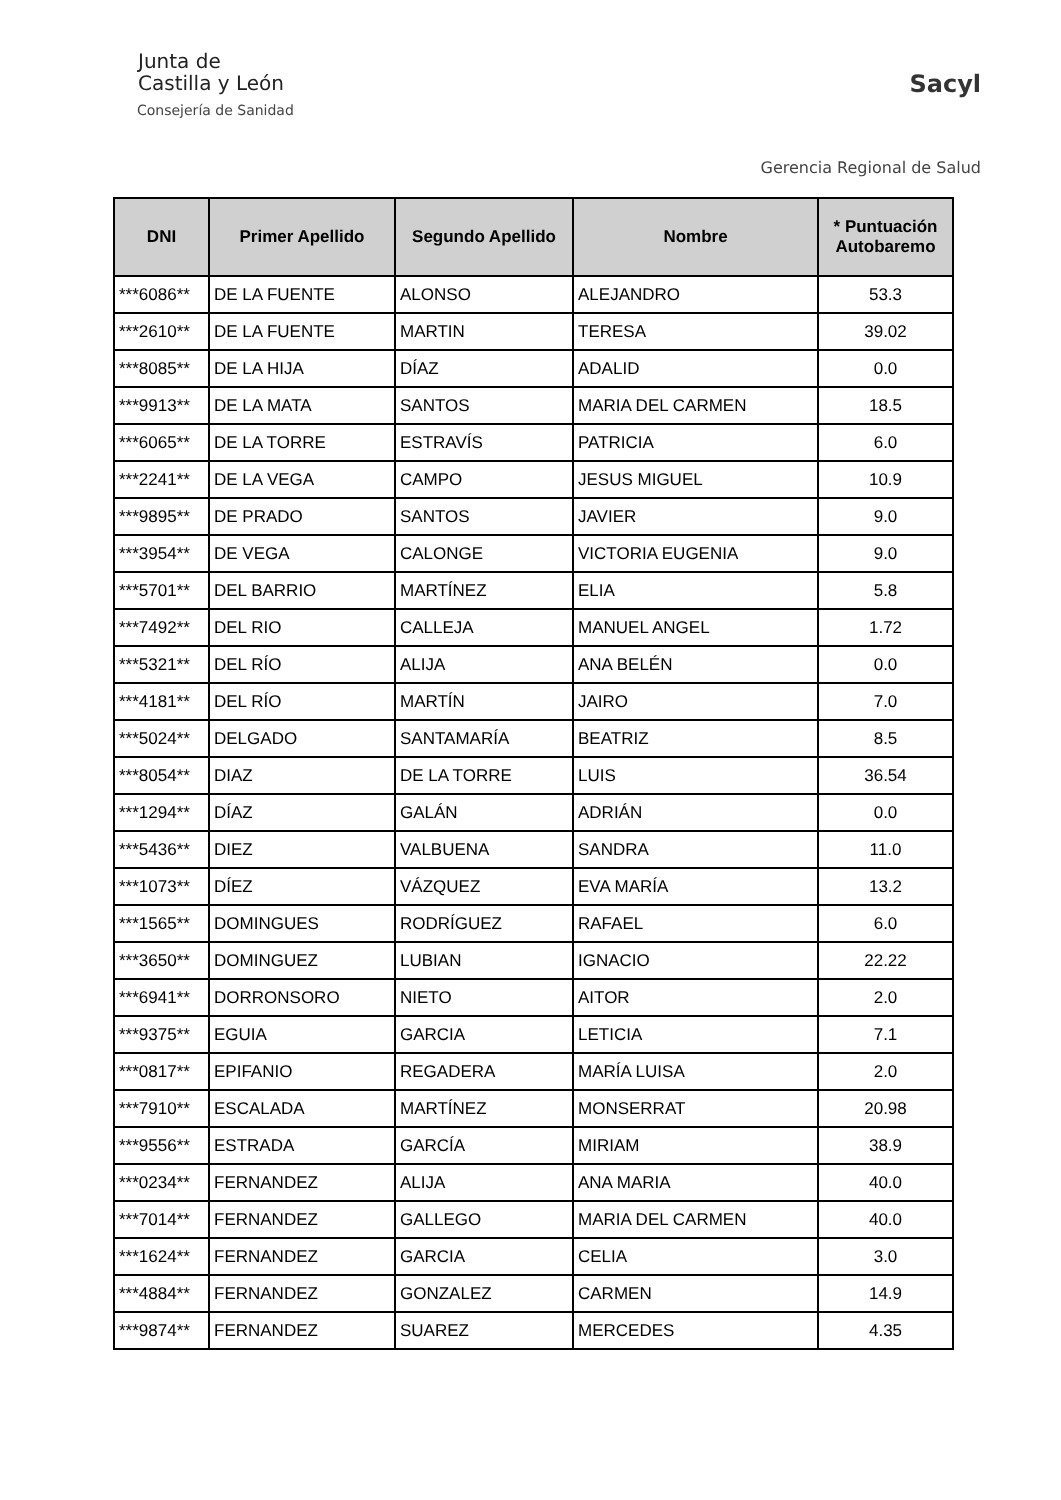Junta de
Castilla y León
Consejería de Sanidad
Sacyl
Gerencia Regional de Salud
| DNI | Primer Apellido | Segundo Apellido | Nombre | * Puntuación Autobaremo |
| --- | --- | --- | --- | --- |
| ***6086** | DE LA FUENTE | ALONSO | ALEJANDRO | 53.3 |
| ***2610** | DE LA FUENTE | MARTIN | TERESA | 39.02 |
| ***8085** | DE LA HIJA | DÍAZ | ADALID | 0.0 |
| ***9913** | DE LA MATA | SANTOS | MARIA DEL CARMEN | 18.5 |
| ***6065** | DE LA TORRE | ESTRAVÍS | PATRICIA | 6.0 |
| ***2241** | DE LA VEGA | CAMPO | JESUS MIGUEL | 10.9 |
| ***9895** | DE PRADO | SANTOS | JAVIER | 9.0 |
| ***3954** | DE VEGA | CALONGE | VICTORIA EUGENIA | 9.0 |
| ***5701** | DEL BARRIO | MARTÍNEZ | ELIA | 5.8 |
| ***7492** | DEL RIO | CALLEJA | MANUEL ANGEL | 1.72 |
| ***5321** | DEL RÍO | ALIJA | ANA BELÉN | 0.0 |
| ***4181** | DEL RÍO | MARTÍN | JAIRO | 7.0 |
| ***5024** | DELGADO | SANTAMARÍA | BEATRIZ | 8.5 |
| ***8054** | DIAZ | DE LA TORRE | LUIS | 36.54 |
| ***1294** | DÍAZ | GALÁN | ADRIÁN | 0.0 |
| ***5436** | DIEZ | VALBUENA | SANDRA | 11.0 |
| ***1073** | DÍEZ | VÁZQUEZ | EVA MARÍA | 13.2 |
| ***1565** | DOMINGUES | RODRÍGUEZ | RAFAEL | 6.0 |
| ***3650** | DOMINGUEZ | LUBIAN | IGNACIO | 22.22 |
| ***6941** | DORRONSORO | NIETO | AITOR | 2.0 |
| ***9375** | EGUIA | GARCIA | LETICIA | 7.1 |
| ***0817** | EPIFANIO | REGADERA | MARÍA LUISA | 2.0 |
| ***7910** | ESCALADA | MARTÍNEZ | MONSERRAT | 20.98 |
| ***9556** | ESTRADA | GARCÍA | MIRIAM | 38.9 |
| ***0234** | FERNANDEZ | ALIJA | ANA MARIA | 40.0 |
| ***7014** | FERNANDEZ | GALLEGO | MARIA DEL CARMEN | 40.0 |
| ***1624** | FERNANDEZ | GARCIA | CELIA | 3.0 |
| ***4884** | FERNANDEZ | GONZALEZ | CARMEN | 14.9 |
| ***9874** | FERNANDEZ | SUAREZ | MERCEDES | 4.35 |